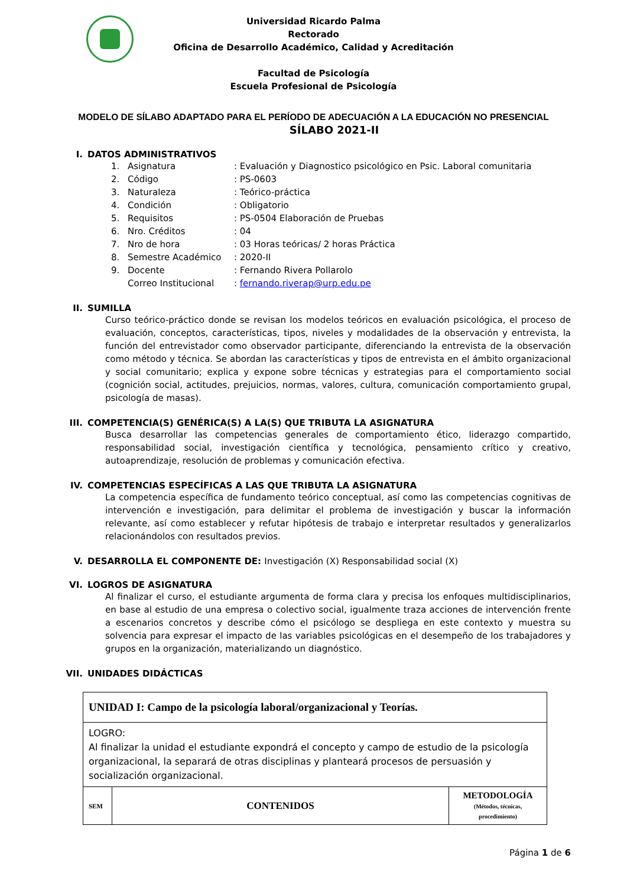Universidad Ricardo Palma
Rectorado
Oficina de Desarrollo Académico, Calidad y Acreditación
Facultad de Psicología
Escuela Profesional de Psicología
MODELO DE SÍLABO ADAPTADO PARA EL PERÍODO DE ADECUACIÓN A LA EDUCACIÓN NO PRESENCIAL
SÍLABO 2021-II
I. DATOS ADMINISTRATIVOS
1. Asignatura: Evaluación y Diagnostico psicológico en Psic. Laboral comunitaria
2. Código: PS-0603
3. Naturaleza: Teórico-práctica
4. Condición: Obligatorio
5. Requisitos: PS-0504 Elaboración de Pruebas
6. Nro. Créditos: 04
7. Nro de hora: 03 Horas teóricas/ 2 horas Práctica
8. Semestre Académico: 2020-II
9. Docente: Fernando Rivera Pollarolo
Correo Institucional: fernando.riverap@urp.edu.pe
II. SUMILLA
Curso teórico-práctico donde se revisan los modelos teóricos en evaluación psicológica, el proceso de evaluación, conceptos, características, tipos, niveles y modalidades de la observación y entrevista, la función del entrevistador como observador participante, diferenciando la entrevista de la observación como método y técnica. Se abordan las características y tipos de entrevista en el ámbito organizacional y social comunitario; explica y expone sobre técnicas y estrategias para el comportamiento social (cognición social, actitudes, prejuicios, normas, valores, cultura, comunicación comportamiento grupal, psicología de masas).
III. COMPETENCIA(S) GENÉRICA(S) A LA(S) QUE TRIBUTA LA ASIGNATURA
Busca desarrollar las competencias generales de comportamiento ético, liderazgo compartido, responsabilidad social, investigación científica y tecnológica, pensamiento crítico y creativo, autoaprendizaje, resolución de problemas y comunicación efectiva.
IV. COMPETENCIAS ESPECÍFICAS A LAS QUE TRIBUTA LA ASIGNATURA
La competencia específica de fundamento teórico conceptual, así como las competencias cognitivas de intervención e investigación, para delimitar el problema de investigación y buscar la información relevante, así como establecer y refutar hipótesis de trabajo e interpretar resultados y generalizarlos relacionándolos con resultados previos.
V. DESARROLLA EL COMPONENTE DE: Investigación (X) Responsabilidad social (X)
VI. LOGROS DE ASIGNATURA
Al finalizar el curso, el estudiante argumenta de forma clara y precisa los enfoques multidisciplinarios, en base al estudio de una empresa o colectivo social, igualmente traza acciones de intervención frente a escenarios concretos y describe cómo el psicólogo se despliega en este contexto y muestra su solvencia para expresar el impacto de las variables psicológicas en el desempeño de los trabajadores y grupos en la organización, materializando un diagnóstico.
VII. UNIDADES DIDÁCTICAS
| UNIDAD I: Campo de la psicología laboral/organizacional y Teorías. | | |
| LOGRO: Al finalizar la unidad el estudiante expondrá el concepto y campo de estudio de la psicología organizacional, la separará de otras disciplinas y planteará procesos de persuasión y socialización organizacional. | | |
| SEM | CONTENIDOS | METODOLOGÍA (Métodos, técnicas, procedimiento) |
Página 1 de 6